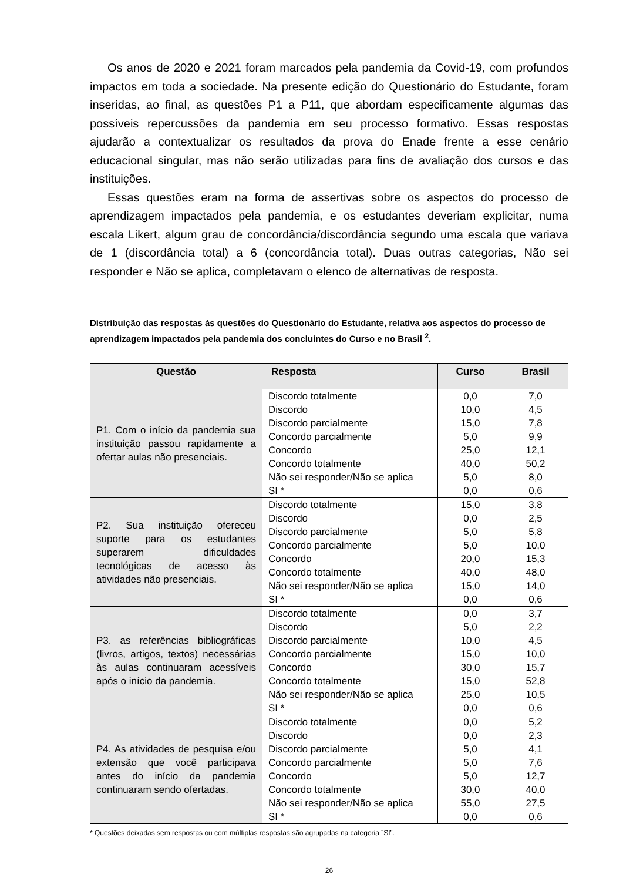Os anos de 2020 e 2021 foram marcados pela pandemia da Covid-19, com profundos impactos em toda a sociedade. Na presente edição do Questionário do Estudante, foram inseridas, ao final, as questões P1 a P11, que abordam especificamente algumas das possíveis repercussões da pandemia em seu processo formativo. Essas respostas ajudarão a contextualizar os resultados da prova do Enade frente a esse cenário educacional singular, mas não serão utilizadas para fins de avaliação dos cursos e das instituições.
Essas questões eram na forma de assertivas sobre os aspectos do processo de aprendizagem impactados pela pandemia, e os estudantes deveriam explicitar, numa escala Likert, algum grau de concordância/discordância segundo uma escala que variava de 1 (discordância total) a 6 (concordância total). Duas outras categorias, Não sei responder e Não se aplica, completavam o elenco de alternativas de resposta.
Distribuição das respostas às questões do Questionário do Estudante, relativa aos aspectos do processo de aprendizagem impactados pela pandemia dos concluintes do Curso e no Brasil <sup>2</sup>.
| Questão | Resposta | Curso | Brasil |
| --- | --- | --- | --- |
| P1. Com o início da pandemia sua instituição passou rapidamente a ofertar aulas não presenciais. | Discordo totalmente | 0,0 | 7,0 |
| | Discordo | 10,0 | 4,5 |
| | Discordo parcialmente | 15,0 | 7,8 |
| | Concordo parcialmente | 5,0 | 9,9 |
| | Concordo | 25,0 | 12,1 |
| | Concordo totalmente | 40,0 | 50,2 |
| | Não sei responder/Não se aplica | 5,0 | 8,0 |
| | SI * | 0,0 | 0,6 |
| P2. Sua instituição ofereceu suporte para os estudantes superarem dificuldades tecnológicas de acesso às atividades não presenciais. | Discordo totalmente | 15,0 | 3,8 |
| | Discordo | 0,0 | 2,5 |
| | Discordo parcialmente | 5,0 | 5,8 |
| | Concordo parcialmente | 5,0 | 10,0 |
| | Concordo | 20,0 | 15,3 |
| | Concordo totalmente | 40,0 | 48,0 |
| | Não sei responder/Não se aplica | 15,0 | 14,0 |
| | SI * | 0,0 | 0,6 |
| P3. as referências bibliográficas (livros, artigos, textos) necessárias às aulas continuaram acessíveis após o início da pandemia. | Discordo totalmente | 0,0 | 3,7 |
| | Discordo | 5,0 | 2,2 |
| | Discordo parcialmente | 10,0 | 4,5 |
| | Concordo parcialmente | 15,0 | 10,0 |
| | Concordo | 30,0 | 15,7 |
| | Concordo totalmente | 15,0 | 52,8 |
| | Não sei responder/Não se aplica | 25,0 | 10,5 |
| | SI * | 0,0 | 0,6 |
| P4. As atividades de pesquisa e/ou extensão que você participava antes do início da pandemia continuaram sendo ofertadas. | Discordo totalmente | 0,0 | 5,2 |
| | Discordo | 0,0 | 2,3 |
| | Discordo parcialmente | 5,0 | 4,1 |
| | Concordo parcialmente | 5,0 | 7,6 |
| | Concordo | 5,0 | 12,7 |
| | Concordo totalmente | 30,0 | 40,0 |
| | Não sei responder/Não se aplica | 55,0 | 27,5 |
| | SI * | 0,0 | 0,6 |
* Questões deixadas sem respostas ou com múltiplas respostas são agrupadas na categoria ”SI”.
26